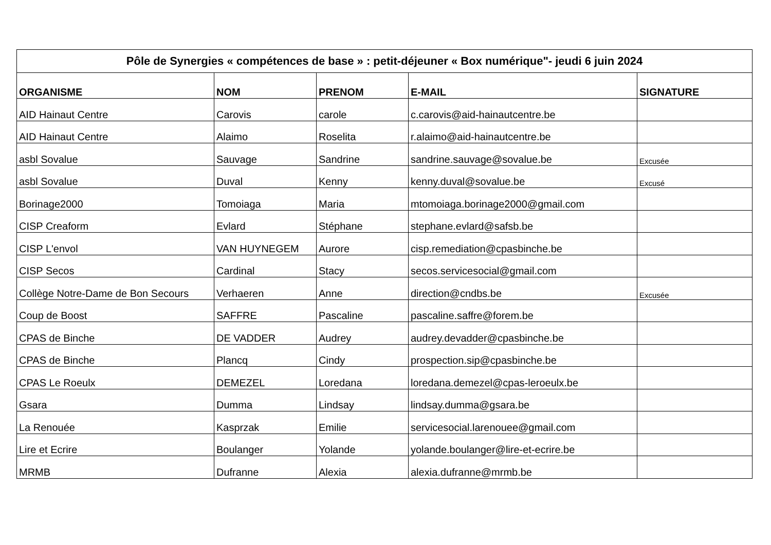| Pôle de Synergies « compétences de base » : petit-déjeuner « Box numérique"- jeudi 6 juin 2024 | | | | |
| --- | --- | --- | --- | --- |
| ORGANISME | NOM | PRENOM | E-MAIL | SIGNATURE |
| AID Hainaut Centre | Carovis | carole | c.carovis@aid-hainautcentre.be | |
| AID Hainaut Centre | Alaimo | Roselita | r.alaimo@aid-hainautcentre.be | |
| asbl Sovalue | Sauvage | Sandrine | sandrine.sauvage@sovalue.be | Excusée |
| asbl Sovalue | Duval | Kenny | kenny.duval@sovalue.be | Excusé |
| Borinage2000 | Tomoiaga | Maria | mtomoiaga.borinage2000@gmail.com | |
| CISP Creaform | Evlard | Stéphane | stephane.evlard@safsb.be | |
| CISP L'envol | VAN HUYNEGEM | Aurore | cisp.remediation@cpasbinche.be | |
| CISP Secos | Cardinal | Stacy | secos.servicesocial@gmail.com | |
| Collège Notre-Dame de Bon Secours | Verhaeren | Anne | direction@cndbs.be | Excusée |
| Coup de Boost | SAFFRE | Pascaline | pascaline.saffre@forem.be | |
| CPAS de Binche | DE VADDER | Audrey | audrey.devadder@cpasbinche.be | |
| CPAS de Binche | Plancq | Cindy | prospection.sip@cpasbinche.be | |
| CPAS Le Roeulx | DEMEZEL | Loredana | loredana.demezel@cpas-leroeulx.be | |
| Gsara | Dumma | Lindsay | lindsay.dumma@gsara.be | |
| La Renouée | Kasprzak | Emilie | servicesocial.larenouee@gmail.com | |
| Lire et Ecrire | Boulanger | Yolande | yolande.boulanger@lire-et-ecrire.be | |
| MRMB | Dufranne | Alexia | alexia.dufranne@mrmb.be | |